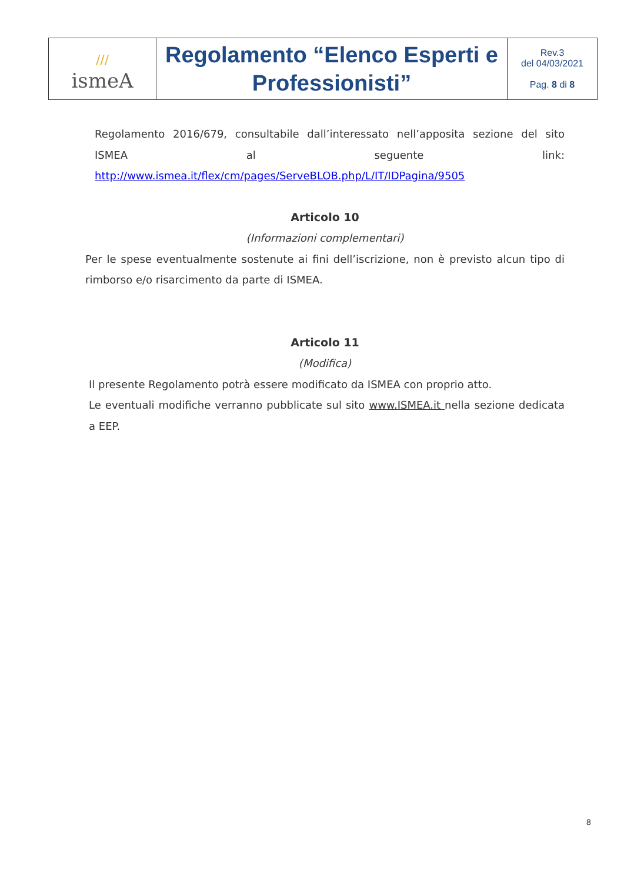| /// ismeA | Regolamento “Elenco Esperti e Professionisti” | Rev.3 del 04/03/2021 Pag. 8 di 8 |
Regolamento 2016/679, consultabile dall’interessato nell’apposita sezione del sito ISMEA al seguente link: http://www.ismea.it/flex/cm/pages/ServeBLOB.php/L/IT/IDPagina/9505
Articolo 10
(Informazioni complementari)
Per le spese eventualmente sostenute ai fini dell’iscrizione, non è previsto alcun tipo di rimborso e/o risarcimento da parte di ISMEA.
Articolo 11
(Modifica)
Il presente Regolamento potrà essere modificato da ISMEA con proprio atto.
Le eventuali modifiche verranno pubblicate sul sito www.ISMEA.it nella sezione dedicata a EEP.
8